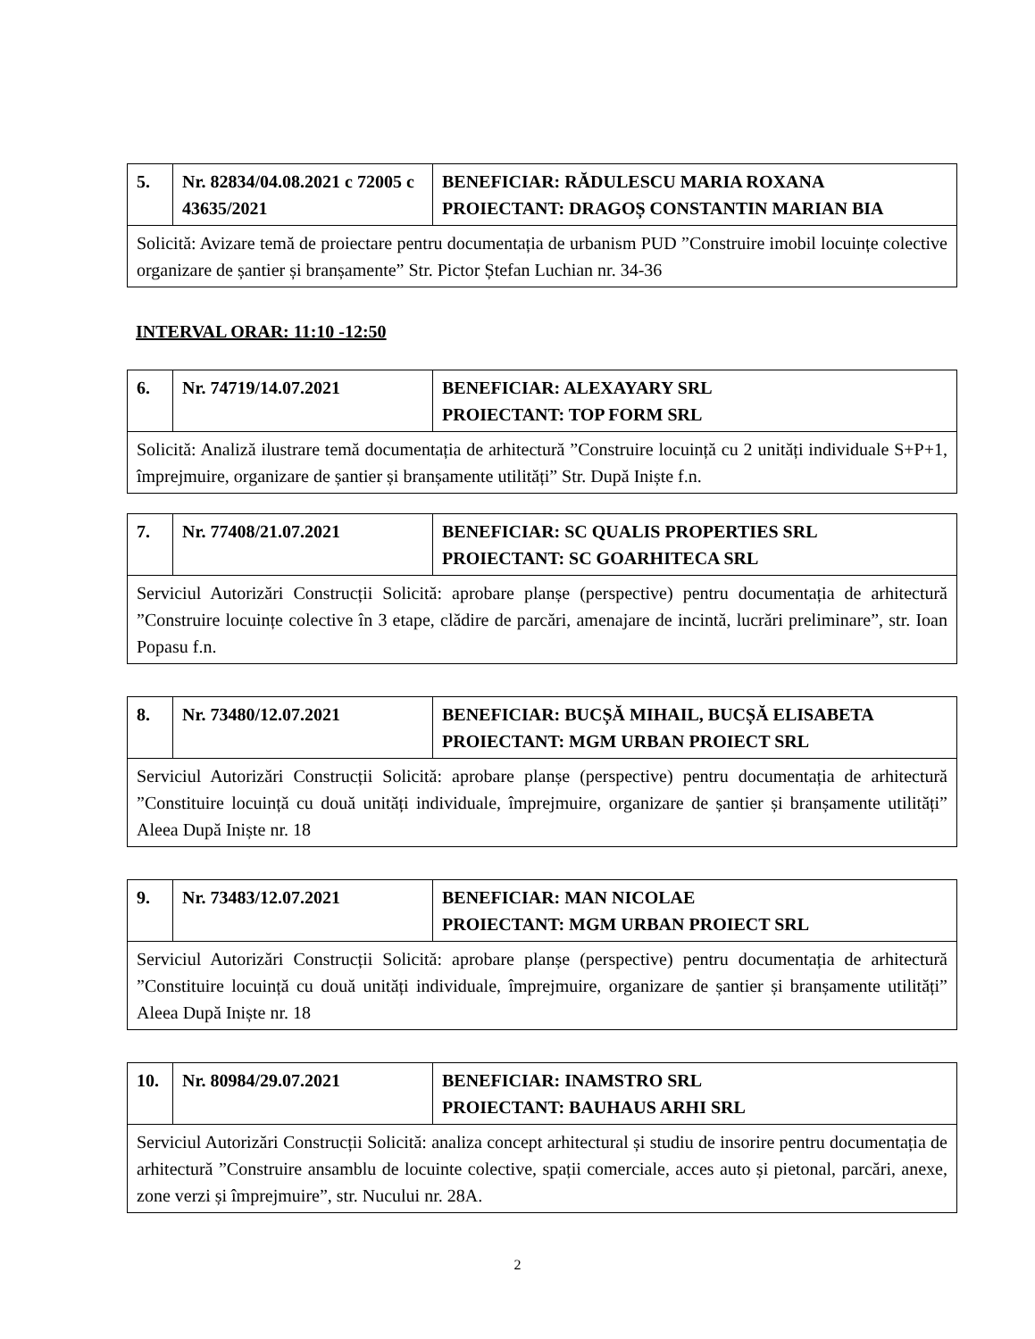| 5. | Nr. 82834/04.08.2021 c 72005 c 43635/2021 | BENEFICIAR: RĂDULESCU MARIA ROXANA PROIECTANT: DRAGOȘ CONSTANTIN MARIAN BIA |
| Solicită: Avizare temă de proiectare pentru documentația de urbanism PUD ”Construire imobil locuințe colective organizare de șantier și branșamente” Str. Pictor Ștefan Luchian nr. 34-36 | | |
INTERVAL ORAR: 11:10 -12:50
| 6. | Nr. 74719/14.07.2021 | BENEFICIAR: ALEXAYARY SRL PROIECTANT: TOP FORM SRL |
| Solicită: Analiză ilustrare temă documentația de arhitectură ”Construire locuință cu 2 unități individuale S+P+1, împrejmuire, organizare de șantier și branșamente utilități” Str. După Iniște f.n. | | |
| 7. | Nr. 77408/21.07.2021 | BENEFICIAR: SC QUALIS PROPERTIES SRL PROIECTANT: SC GOARHITECA SRL |
| Serviciul Autorizări Construcții Solicită: aprobare planșe (perspective) pentru documentația de arhitectură ”Construire locuințe colective în 3 etape, clădire de parcări, amenajare de incintă, lucrări preliminare”, str. Ioan Popasu f.n. | | |
| 8. | Nr. 73480/12.07.2021 | BENEFICIAR: BUCȘĂ MIHAIL, BUCȘĂ ELISABETA PROIECTANT: MGM URBAN PROIECT SRL |
| Serviciul Autorizări Construcții Solicită: aprobare planșe (perspective) pentru documentația de arhitectură ”Constituire locuință cu două unități individuale, împrejmuire, organizare de șantier și branșamente utilități” Aleea După Iniște nr. 18 | | |
| 9. | Nr. 73483/12.07.2021 | BENEFICIAR: MAN NICOLAE PROIECTANT: MGM URBAN PROIECT SRL |
| Serviciul Autorizări Construcții Solicită: aprobare planșe (perspective) pentru documentația de arhitectură ”Constituire locuință cu două unități individuale, împrejmuire, organizare de șantier și branșamente utilități” Aleea După Iniște nr. 18 | | |
| 10. | Nr. 80984/29.07.2021 | BENEFICIAR: INAMSTRO SRL PROIECTANT: BAUHAUS ARHI SRL |
| Serviciul Autorizări Construcții Solicită: analiza concept arhitectural și studiu de insorire pentru documentația de arhitectură ”Construire ansamblu de locuinte colective, spații comerciale, acces auto și pietonal, parcări, anexe, zone verzi și împrejmuire”, str. Nucului nr. 28A. | | |
2